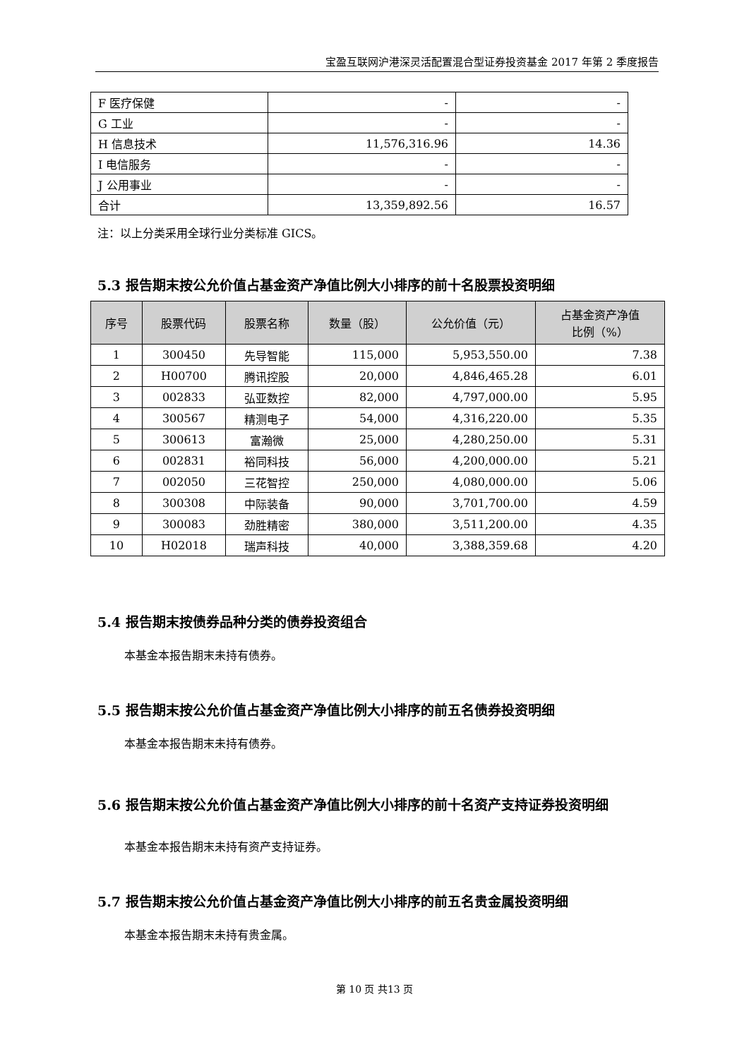宝盈互联网沪港深灵活配置混合型证券投资基金 2017 年第 2 季度报告
| F 医疗保健 | - | - |
| G 工业 | - | - |
| H 信息技术 | 11,576,316.96 | 14.36 |
| I 电信服务 | - | - |
| J 公用事业 | - | - |
| 合计 | 13,359,892.56 | 16.57 |
注：以上分类采用全球行业分类标准 GICS。
5.3 报告期末按公允价值占基金资产净值比例大小排序的前十名股票投资明细
| 序号 | 股票代码 | 股票名称 | 数量（股） | 公允价值（元） | 占基金资产净值 比例（%） |
| --- | --- | --- | --- | --- | --- |
| 1 | 300450 | 先导智能 | 115,000 | 5,953,550.00 | 7.38 |
| 2 | H00700 | 腾讯控股 | 20,000 | 4,846,465.28 | 6.01 |
| 3 | 002833 | 弘亚数控 | 82,000 | 4,797,000.00 | 5.95 |
| 4 | 300567 | 精测电子 | 54,000 | 4,316,220.00 | 5.35 |
| 5 | 300613 | 富瀚微 | 25,000 | 4,280,250.00 | 5.31 |
| 6 | 002831 | 裕同科技 | 56,000 | 4,200,000.00 | 5.21 |
| 7 | 002050 | 三花智控 | 250,000 | 4,080,000.00 | 5.06 |
| 8 | 300308 | 中际装备 | 90,000 | 3,701,700.00 | 4.59 |
| 9 | 300083 | 劲胜精密 | 380,000 | 3,511,200.00 | 4.35 |
| 10 | H02018 | 瑞声科技 | 40,000 | 3,388,359.68 | 4.20 |
5.4 报告期末按债券品种分类的债券投资组合
本基金本报告期末未持有债券。
5.5 报告期末按公允价值占基金资产净值比例大小排序的前五名债券投资明细
本基金本报告期末未持有债券。
5.6 报告期末按公允价值占基金资产净值比例大小排序的前十名资产支持证券投资明细
本基金本报告期末未持有资产支持证券。
5.7 报告期末按公允价值占基金资产净值比例大小排序的前五名贵金属投资明细
本基金本报告期末未持有贵金属。
第 10 页 共13 页